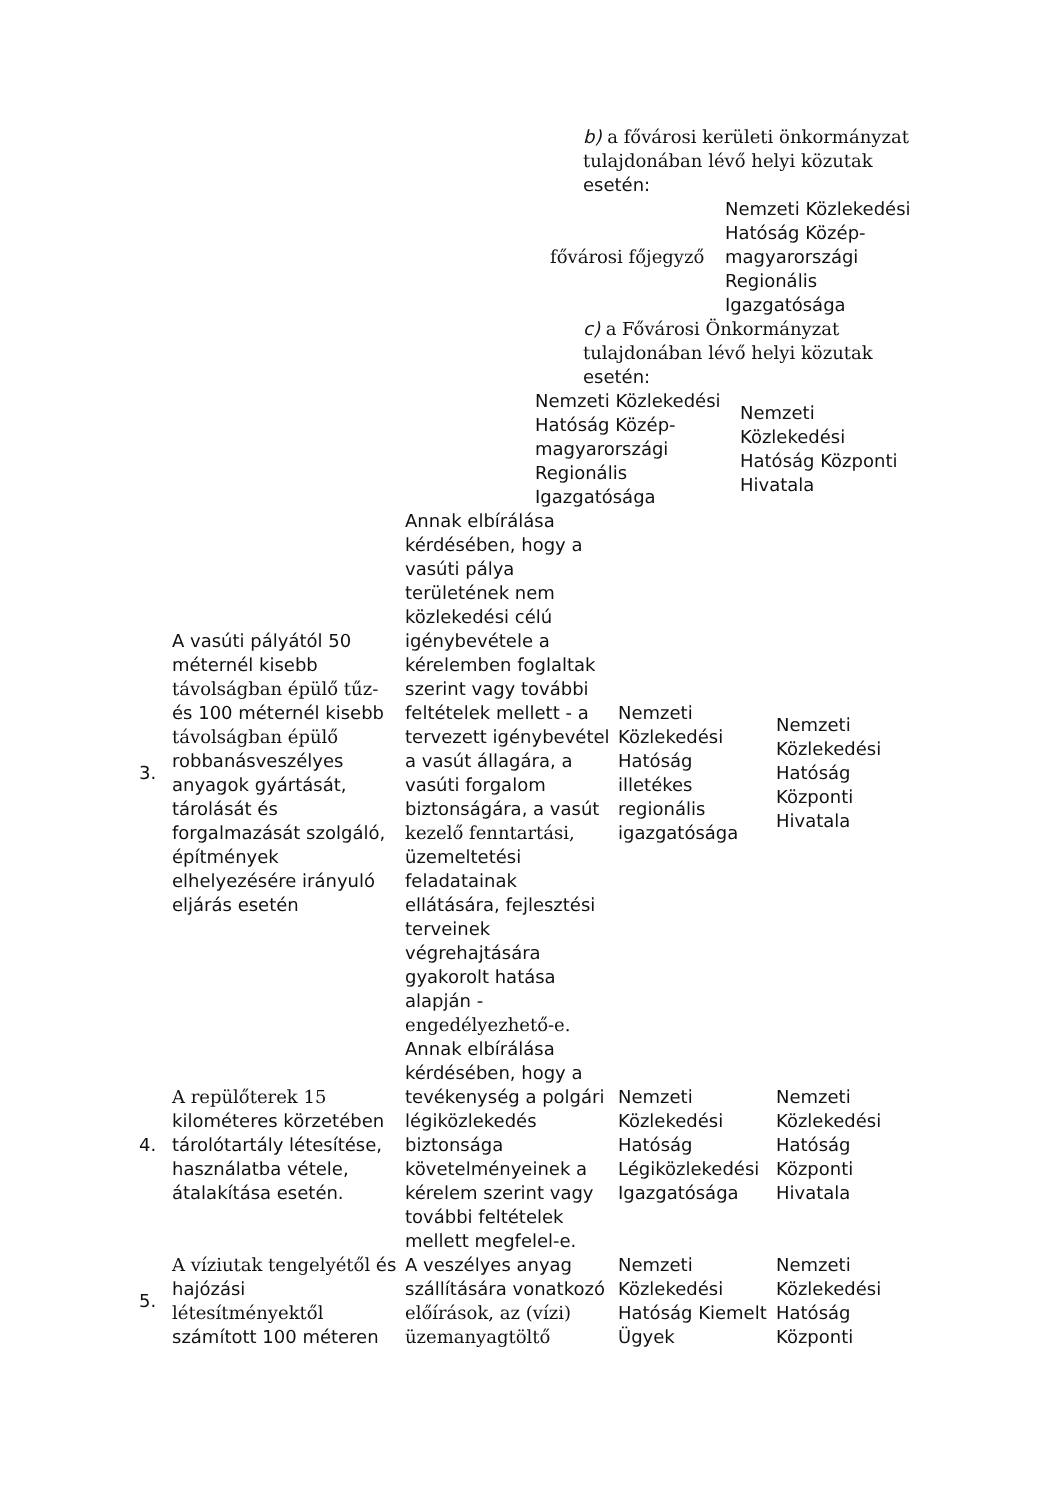b) a fővárosi kerületi önkormányzat tulajdonában lévő helyi közutak esetén:
fővárosi főjegyző
Nemzeti Közlekedési Hatóság Közép-magyarországi Regionális Igazgatósága
c) a Fővárosi Önkormányzat tulajdonában lévő helyi közutak esetén:
Nemzeti Közlekedési Hatóság Közép-magyarországi Regionális Igazgatósága
Nemzeti Közlekedési Hatóság Központi Hivatala
| 3. | A vasúti pályától 50 méternél kisebb távolságban épülő tűz- és 100 méternél kisebb távolságban épülő robbanásveszélyes anyagok gyártását, tárolását és forgalmazását szolgáló, építmények elhelyezésére irányuló eljárás esetén | Annak elbírálása kérdésében, hogy a vasúti pálya területének nem közlekedési célú igénybevétele a kérelemben foglaltak szerint vagy további feltételek mellett - a tervezett igénybevétel a vasút állagára, a vasúti forgalom biztonságára, a vasút kezelő fenntartási, üzemeltetési feladatainak ellátására, fejlesztési terveinek végrehajtására gyakorolt hatása alapján - engedélyezhető-e. | Nemzeti Közlekedési Hatóság illetékes regionális igazgatósága | Nemzeti Közlekedési Hatóság Központi Hivatala |
| 4. | A repülőterek 15 kilométeres körzetében tárolótartály létesítése, használatba vétele, átalakítása esetén. | Annak elbírálása kérdésében, hogy a tevékenység a polgári légiközlekedés biztonsága követelményeinek a kérelem szerint vagy további feltételek mellett megfelel-e. | Nemzeti Közlekedési Hatóság Légiközlekedési Igazgatósága | Nemzeti Közlekedési Hatóság Központi Hivatala |
| 5. | A víziutak tengelyétől és hajózási létesítményektől számított 100 méteren | A veszélyes anyag szállítására vonatkozó előírások, az (vízi) üzemanyagtöltő | Nemzeti Közlekedési Hatóság Kiemelt Ügyek | Nemzeti Közlekedési Hatóság Központi |